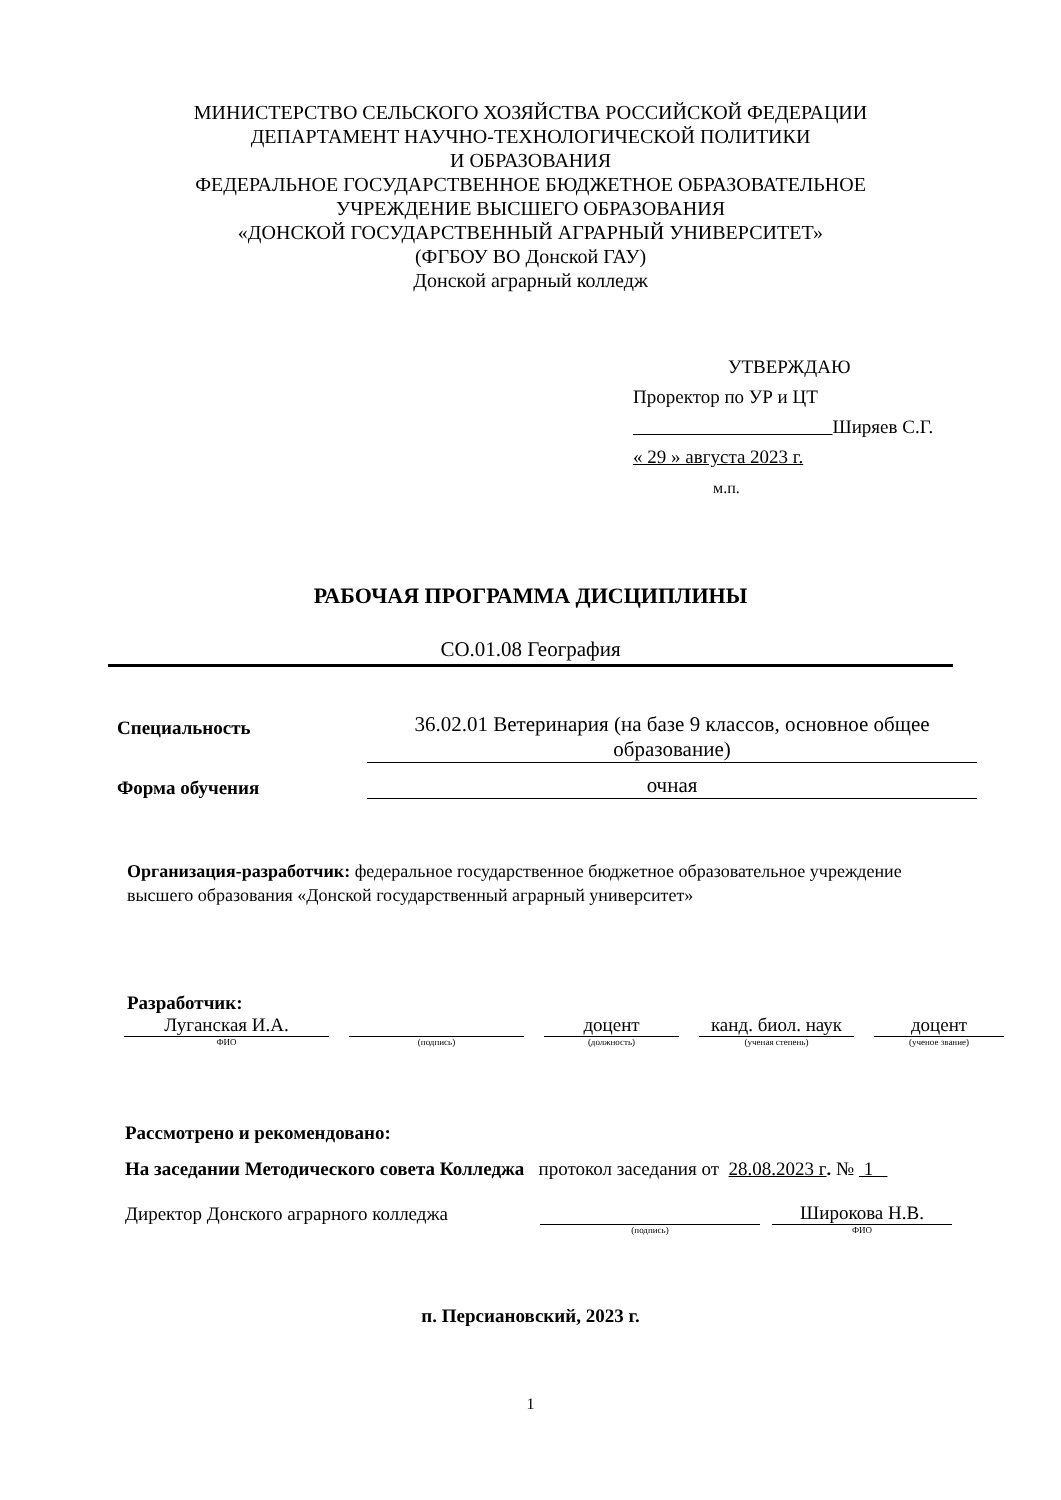МИНИСТЕРСТВО СЕЛЬСКОГО ХОЗЯЙСТВА РОССИЙСКОЙ ФЕДЕРАЦИИ
ДЕПАРТАМЕНТ НАУЧНО-ТЕХНОЛОГИЧЕСКОЙ ПОЛИТИКИ
И ОБРАЗОВАНИЯ
ФЕДЕРАЛЬНОЕ ГОСУДАРСТВЕННОЕ БЮДЖЕТНОЕ ОБРАЗОВАТЕЛЬНОЕ
УЧРЕЖДЕНИЕ ВЫСШЕГО ОБРАЗОВАНИЯ
«ДОНСКОЙ ГОСУДАРСТВЕННЫЙ АГРАРНЫЙ УНИВЕРСИТЕТ»
(ФГБОУ ВО Донской ГАУ)
Донской аграрный колледж
УТВЕРЖДАЮ
Проректор по УР и ЦТ
Ширяев С.Г.
« 29 » августа 2023 г.
м.п.
РАБОЧАЯ ПРОГРАММА ДИСЦИПЛИНЫ
СО.01.08 География
Специальность
36.02.01 Ветеринария (на базе 9 классов, основное общее образование)
Форма обучения
очная
Организация-разработчик: федеральное государственное бюджетное образовательное учреждение высшего образования «Донской государственный аграрный университет»
Разработчик:
Луганская И.А. доцент канд. биол. наук
доцент
ФИО (подпись) (должность) (ученая степень) (ученое звание)
Рассмотрено и рекомендовано:
На заседании Методического совета Колледжа протокол заседания от 28.08.2023 г. № 1
Директор Донского аграрного колледжа
Широкова Н.В.
(подпись) ФИО
п. Персиановский, 2023 г.
1